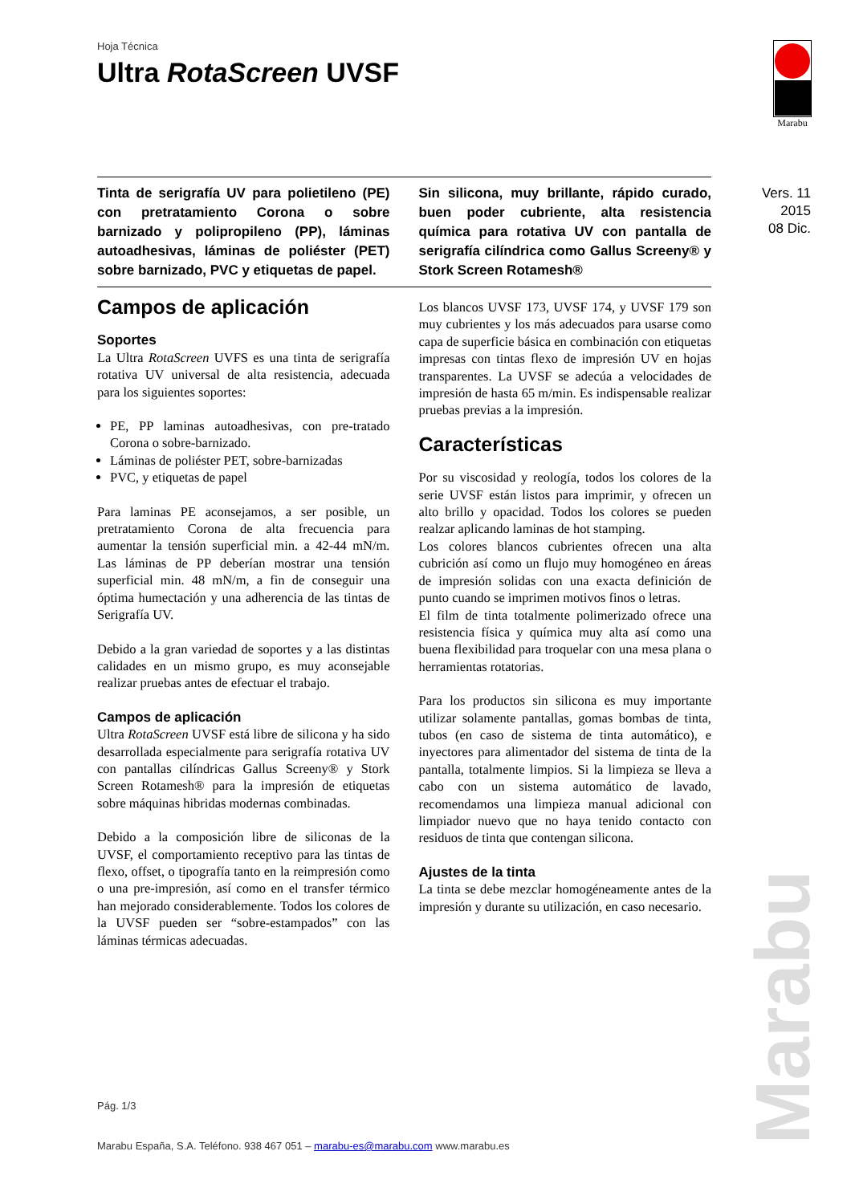Hoja Técnica
Ultra RotaScreen UVSF
Marabu
Vers. 11
2015
08 Dic.
Tinta de serigrafía UV para polietileno (PE) con pretratamiento Corona o sobre barnizado y polipropileno (PP), láminas autoadhesivas, láminas de poliéster (PET) sobre barnizado, PVC y etiquetas de papel.
Sin silicona, muy brillante, rápido curado, buen poder cubriente, alta resistencia química para rotativa UV con pantalla de serigrafía cilíndrica como Gallus Screeny® y Stork Screen Rotamesh®
Campos de aplicación
Soportes
La Ultra RotaScreen UVFS es una tinta de serigrafía rotativa UV universal de alta resistencia, adecuada para los siguientes soportes:
PE, PP laminas autoadhesivas, con pre-tratado Corona o sobre-barnizado.
Láminas de poliéster PET, sobre-barnizadas
PVC, y etiquetas de papel
Para laminas PE aconsejamos, a ser posible, un pretratamiento Corona de alta frecuencia para aumentar la tensión superficial min. a 42-44 mN/m. Las láminas de PP deberían mostrar una tensión superficial min. 48 mN/m, a fin de conseguir una óptima humectación y una adherencia de las tintas de Serigrafía UV.
Debido a la gran variedad de soportes y a las distintas calidades en un mismo grupo, es muy aconsejable realizar pruebas antes de efectuar el trabajo.
Campos de aplicación
Ultra RotaScreen UVSF está libre de silicona y ha sido desarrollada especialmente para serigrafía rotativa UV con pantallas cilíndricas Gallus Screeny® y Stork Screen Rotamesh® para la impresión de etiquetas sobre máquinas hibridas modernas combinadas.
Debido a la composición libre de siliconas de la UVSF, el comportamiento receptivo para las tintas de flexo, offset, o tipografía tanto en la reimpresión como o una pre-impresión, así como en el transfer térmico han mejorado considerablemente. Todos los colores de la UVSF pueden ser “sobre-estampados” con las láminas térmicas adecuadas.
Los blancos UVSF 173, UVSF 174, y UVSF 179 son muy cubrientes y los más adecuados para usarse como capa de superficie básica en combinación con etiquetas impresas con tintas flexo de impresión UV en hojas transparentes. La UVSF se adecúa a velocidades de impresión de hasta 65 m/min. Es indispensable realizar pruebas previas a la impresión.
Características
Por su viscosidad y reología, todos los colores de la serie UVSF están listos para imprimir, y ofrecen un alto brillo y opacidad. Todos los colores se pueden realzar aplicando laminas de hot stamping.
Los colores blancos cubrientes ofrecen una alta cubrición así como un flujo muy homogéneo en áreas de impresión solidas con una exacta definición de punto cuando se imprimen motivos finos o letras.
El film de tinta totalmente polimerizado ofrece una resistencia física y química muy alta así como una buena flexibilidad para troquelar con una mesa plana o herramientas rotatorias.
Para los productos sin silicona es muy importante utilizar solamente pantallas, gomas bombas de tinta, tubos (en caso de sistema de tinta automático), e inyectores para alimentador del sistema de tinta de la pantalla, totalmente limpios. Si la limpieza se lleva a cabo con un sistema automático de lavado, recomendamos una limpieza manual adicional con limpiador nuevo que no haya tenido contacto con residuos de tinta que contengan silicona.
Ajustes de la tinta
La tinta se debe mezclar homogéneamente antes de la impresión y durante su utilización, en caso necesario.
Pág. 1/3
Marabu España, S.A. Teléfono. 938 467 051 – marabu-es@marabu.com www.marabu.es
Marabu